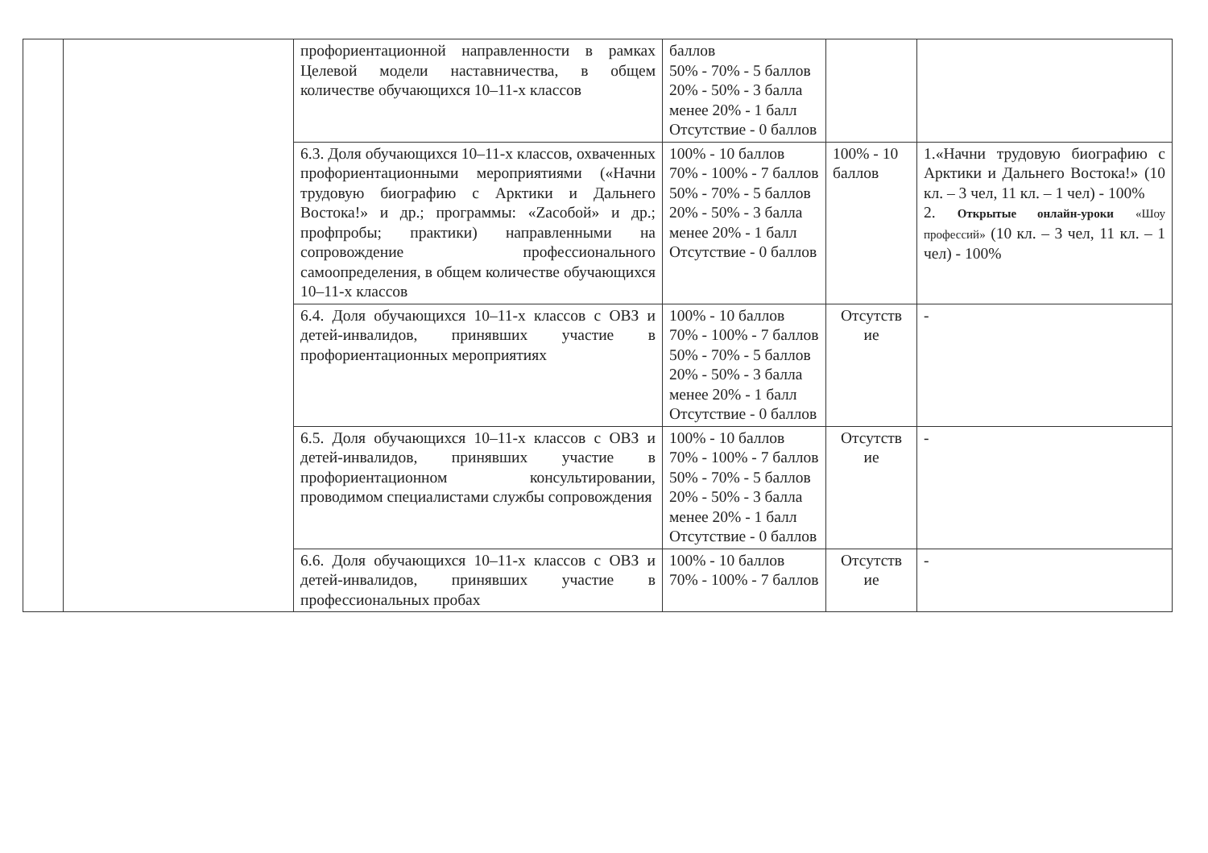| | | профориентационной направленности в рамках Целевой модели наставничества, в общем количестве обучающихся 10–11-х классов | баллов 50% - 70% - 5 баллов 20% - 50% - 3 балла менее 20% - 1 балл Отсутствие - 0 баллов | | |
| | | 6.3. Доля обучающихся 10–11-х классов, охваченных профориентационными мероприятиями («Начни трудовую биографию с Арктики и Дальнего Востока!» и др.; программы: «Zacобой» и др.; профпробы; практики) направленными на сопровождение профессионального самоопределения, в общем количестве обучающихся 10–11-х классов | 100% - 10 баллов 70% - 100% - 7 баллов 50% - 70% - 5 баллов 20% - 50% - 3 балла менее 20% - 1 балл Отсутствие - 0 баллов | 100% - 10 баллов | 1.«Начни трудовую биографию с Арктики и Дальнего Востока!» (10 кл. – 3 чел, 11 кл. – 1 чел) - 100% 2. Открытые онлайн-уроки «Шоу профессий» (10 кл. – 3 чел, 11 кл. – 1 чел) - 100% |
| | | 6.4. Доля обучающихся 10–11-х классов с ОВЗ и детей-инвалидов, принявших участие в профориентационных мероприятиях | 100% - 10 баллов 70% - 100% - 7 баллов 50% - 70% - 5 баллов 20% - 50% - 3 балла менее 20% - 1 балл Отсутствие - 0 баллов | Отсутств ие | - |
| | | 6.5. Доля обучающихся 10–11-х классов с ОВЗ и детей-инвалидов, принявших участие в профориентационном консультировании, проводимом специалистами службы сопровождения | 100% - 10 баллов 70% - 100% - 7 баллов 50% - 70% - 5 баллов 20% - 50% - 3 балла менее 20% - 1 балл Отсутствие - 0 баллов | Отсутств ие | - |
| | | 6.6. Доля обучающихся 10–11-х классов с ОВЗ и детей-инвалидов, принявших участие в профессиональных пробах | 100% - 10 баллов 70% - 100% - 7 баллов | Отсутств ие | - |